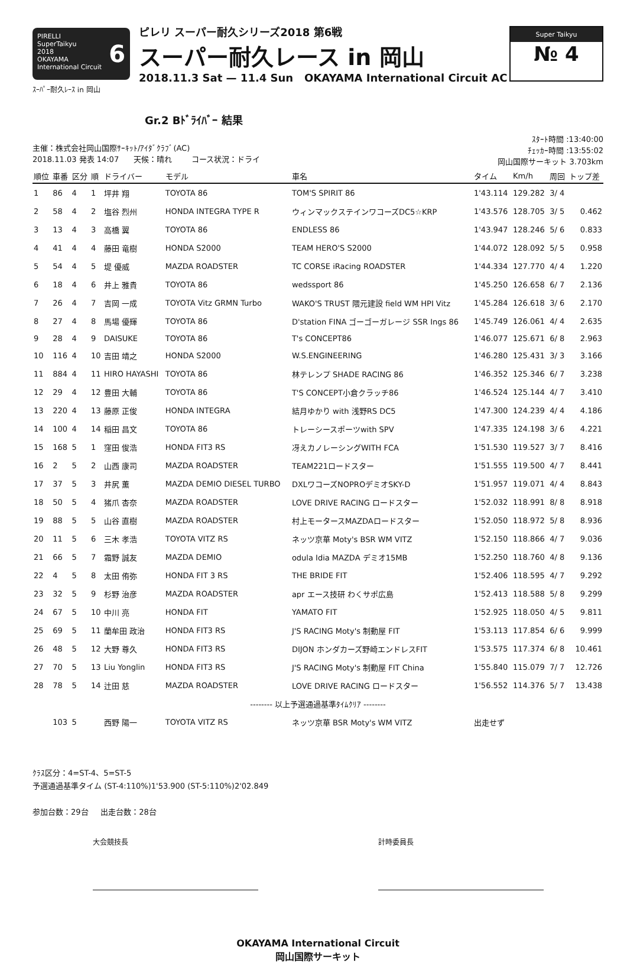PIRELLI
SuperTaikyu 6
2018
OKAYAMA International Circuit
ピレリ スーパー耐久シリーズ2018 第6戦
スーパー耐久レース in 岡山
2018.11.3 Sat — 11.4 Sun OKAYAMA International Circuit AC
Super Taikyu
№ 4
ｽｰﾊﾟｰ耐久ﾚｰｽ in 岡山
Gr.2 Bﾄﾞﾗｲﾊﾞｰ 結果
主催：株式会社岡山国際ｻｰｷｯﾄ/ｱｲﾀﾞｸﾗﾌﾞ(AC)
2018.11.03 発表 14:07 天候：晴れ コース状況：ドライ
ｽﾀｰﾄ時間 :13:40:00
ﾁｪｯｶｰ時間 :13:55:02
岡山国際サーキット 3.703km
| 順位 | 車番 | 区分 | 順 | ドライバー | モデル | 車名 | タイム | Km/h | 周回 | トップ差 |
| --- | --- | --- | --- | --- | --- | --- | --- | --- | --- | --- |
| 1 | 86 | 4 | 1 | 坪井 翔 | TOYOTA 86 | TOM'S SPIRIT 86 | 1'43.114 | 129.282 | 3/ 4 | |
| 2 | 58 | 4 | 2 | 塩谷 烈州 | HONDA INTEGRA TYPE R | ウィンマックステインワコーズDC5☆KRP | 1'43.576 | 128.705 | 3/ 5 | 0.462 |
| 3 | 13 | 4 | 3 | 高橋 翼 | TOYOTA 86 | ENDLESS 86 | 1'43.947 | 128.246 | 5/ 6 | 0.833 |
| 4 | 41 | 4 | 4 | 藤田 竜樹 | HONDA S2000 | TEAM HERO'S S2000 | 1'44.072 | 128.092 | 5/ 5 | 0.958 |
| 5 | 54 | 4 | 5 | 堤 優威 | MAZDA ROADSTER | TC CORSE iRacing ROADSTER | 1'44.334 | 127.770 | 4/ 4 | 1.220 |
| 6 | 18 | 4 | 6 | 井上 雅貴 | TOYOTA 86 | wedssport 86 | 1'45.250 | 126.658 | 6/ 7 | 2.136 |
| 7 | 26 | 4 | 7 | 吉岡 一成 | TOYOTA Vitz GRMN Turbo | WAKO'S TRUST 隈元建設 field WM HPI Vitz | 1'45.284 | 126.618 | 3/ 6 | 2.170 |
| 8 | 27 | 4 | 8 | 馬場 優輝 | TOYOTA 86 | D'station FINA ゴーゴーガレージ SSR Ings 86 | 1'45.749 | 126.061 | 4/ 4 | 2.635 |
| 9 | 28 | 4 | 9 | DAISUKE | TOYOTA 86 | T's CONCEPT86 | 1'46.077 | 125.671 | 6/ 8 | 2.963 |
| 10 | 116 | 4 | 10 | 吉田 靖之 | HONDA S2000 | W.S.ENGINEERING | 1'46.280 | 125.431 | 3/ 3 | 3.166 |
| 11 | 884 | 4 | 11 | HIRO HAYASHI | TOYOTA 86 | 林テレンプ SHADE RACING 86 | 1'46.352 | 125.346 | 6/ 7 | 3.238 |
| 12 | 29 | 4 | 12 | 豊田 大輔 | TOYOTA 86 | T'S CONCEPT小倉クラッチ86 | 1'46.524 | 125.144 | 4/ 7 | 3.410 |
| 13 | 220 | 4 | 13 | 藤原 正俊 | HONDA INTEGRA | 結月ゆかり with 浅野RS DC5 | 1'47.300 | 124.239 | 4/ 4 | 4.186 |
| 14 | 100 | 4 | 14 | 稲田 昌文 | TOYOTA 86 | トレーシースポーツwith SPV | 1'47.335 | 124.198 | 3/ 6 | 4.221 |
| 15 | 168 | 5 | 1 | 窪田 俊浩 | HONDA FIT3 RS | 冴えカノレーシングWITH FCA | 1'51.530 | 119.527 | 3/ 7 | 8.416 |
| 16 | 2 | 5 | 2 | 山西 康司 | MAZDA ROADSTER | TEAM221ロードスター | 1'51.555 | 119.500 | 4/ 7 | 8.441 |
| 17 | 37 | 5 | 3 | 井尻 薫 | MAZDA DEMIO DIESEL TURBO | DXLワコーズNOPROデミオSKY-D | 1'51.957 | 119.071 | 4/ 4 | 8.843 |
| 18 | 50 | 5 | 4 | 猪爪 杏奈 | MAZDA ROADSTER | LOVE DRIVE RACING ロードスター | 1'52.032 | 118.991 | 8/ 8 | 8.918 |
| 19 | 88 | 5 | 5 | 山谷 直樹 | MAZDA ROADSTER | 村上モータースMAZDAロードスター | 1'52.050 | 118.972 | 5/ 8 | 8.936 |
| 20 | 11 | 5 | 6 | 三木 孝浩 | TOYOTA VITZ RS | ネッツ京華 Moty's BSR WM VITZ | 1'52.150 | 118.866 | 4/ 7 | 9.036 |
| 21 | 66 | 5 | 7 | 霜野 誠友 | MAZDA DEMIO | odula Idia MAZDA デミオ15MB | 1'52.250 | 118.760 | 4/ 8 | 9.136 |
| 22 | 4 | 5 | 8 | 太田 侑弥 | HONDA FIT 3 RS | THE BRIDE FIT | 1'52.406 | 118.595 | 4/ 7 | 9.292 |
| 23 | 32 | 5 | 9 | 杉野 治彦 | MAZDA ROADSTER | apr エース技研 わくサポ広島 | 1'52.413 | 118.588 | 5/ 8 | 9.299 |
| 24 | 67 | 5 | 10 | 中川 亮 | HONDA FIT | YAMATO FIT | 1'52.925 | 118.050 | 4/ 5 | 9.811 |
| 25 | 69 | 5 | 11 | 蘭牟田 政治 | HONDA FIT3 RS | J'S RACING Moty's 制動屋 FIT | 1'53.113 | 117.854 | 6/ 6 | 9.999 |
| 26 | 48 | 5 | 12 | 大野 尊久 | HONDA FIT3 RS | DIJON ホンダカーズ野崎エンドレスFIT | 1'53.575 | 117.374 | 6/ 8 | 10.461 |
| 27 | 70 | 5 | 13 | Liu Yonglin | HONDA FIT3 RS | J'S RACING Moty's 制動屋 FIT China | 1'55.840 | 115.079 | 7/ 7 | 12.726 |
| 28 | 78 | 5 | 14 | 辻田 慈 | MAZDA ROADSTER | LOVE DRIVE RACING ロードスター | 1'56.552 | 114.376 | 5/ 7 | 13.438 |
| -------- 以上予選通過基準ﾀｲﾑｸﾘｱ -------- | | | | | | | | | | |
| | 103 | 5 | | 西野 陽一 | TOYOTA VITZ RS | ネッツ京華 BSR Moty's WM VITZ | 出走せず | | | |
ｸﾗｽ区分：4=ST-4、5=ST-5
予選通過基準タイム (ST-4:110%)1'53.900 (ST-5:110%)2'02.849
参加台数：29台 出走台数：28台
大会競技長 計時委員長
OKAYAMA International Circuit
岡山国際サーキット